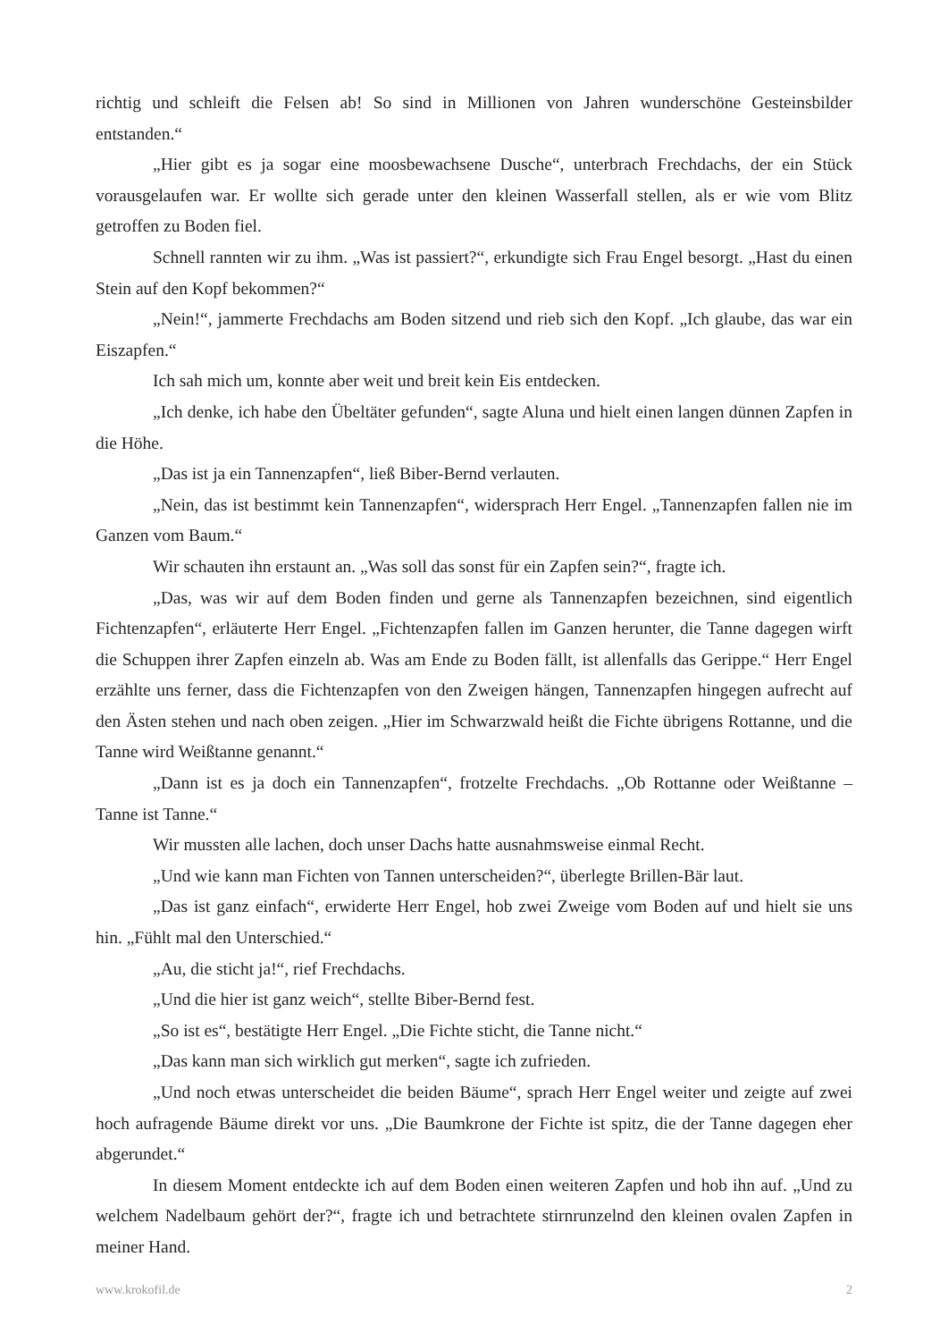richtig und schleift die Felsen ab! So sind in Millionen von Jahren wunderschöne Gesteinsbilder entstanden.“
„Hier gibt es ja sogar eine moosbewachsene Dusche“, unterbrach Frechdachs, der ein Stück vorausgelaufen war. Er wollte sich gerade unter den kleinen Wasserfall stellen, als er wie vom Blitz getroffen zu Boden fiel.
Schnell rannten wir zu ihm. „Was ist passiert?“, erkundigte sich Frau Engel besorgt. „Hast du einen Stein auf den Kopf bekommen?“
„Nein!“, jammerte Frechdachs am Boden sitzend und rieb sich den Kopf. „Ich glaube, das war ein Eiszapfen.“
Ich sah mich um, konnte aber weit und breit kein Eis entdecken.
„Ich denke, ich habe den Übeltäter gefunden“, sagte Aluna und hielt einen langen dünnen Zapfen in die Höhe.
„Das ist ja ein Tannenzapfen“, ließ Biber-Bernd verlauten.
„Nein, das ist bestimmt kein Tannenzapfen“, widersprach Herr Engel. „Tannenzapfen fallen nie im Ganzen vom Baum.“
Wir schauten ihn erstaunt an. „Was soll das sonst für ein Zapfen sein?“, fragte ich.
„Das, was wir auf dem Boden finden und gerne als Tannenzapfen bezeichnen, sind eigentlich Fichtenzapfen“, erläuterte Herr Engel. „Fichtenzapfen fallen im Ganzen herunter, die Tanne dagegen wirft die Schuppen ihrer Zapfen einzeln ab. Was am Ende zu Boden fällt, ist allenfalls das Gerippe.“ Herr Engel erzählte uns ferner, dass die Fichtenzapfen von den Zweigen hängen, Tannenzapfen hingegen aufrecht auf den Ästen stehen und nach oben zeigen. „Hier im Schwarzwald heißt die Fichte übrigens Rottanne, und die Tanne wird Weißtanne genannt.“
„Dann ist es ja doch ein Tannenzapfen“, frotzelte Frechdachs. „Ob Rottanne oder Weißtanne – Tanne ist Tanne.“
Wir mussten alle lachen, doch unser Dachs hatte ausnahmsweise einmal Recht.
„Und wie kann man Fichten von Tannen unterscheiden?“, überlegte Brillen-Bär laut.
„Das ist ganz einfach“, erwiderte Herr Engel, hob zwei Zweige vom Boden auf und hielt sie uns hin. „Fühlt mal den Unterschied.“
„Au, die sticht ja!“, rief Frechdachs.
„Und die hier ist ganz weich“, stellte Biber-Bernd fest.
„So ist es“, bestätigte Herr Engel. „Die Fichte sticht, die Tanne nicht.“
„Das kann man sich wirklich gut merken“, sagte ich zufrieden.
„Und noch etwas unterscheidet die beiden Bäume“, sprach Herr Engel weiter und zeigte auf zwei hoch aufragende Bäume direkt vor uns. „Die Baumkrone der Fichte ist spitz, die der Tanne dagegen eher abgerundet.“
In diesem Moment entdeckte ich auf dem Boden einen weiteren Zapfen und hob ihn auf. „Und zu welchem Nadelbaum gehört der?“, fragte ich und betrachtete stirnrunzelnd den kleinen ovalen Zapfen in meiner Hand.
www.krokofil.de 2